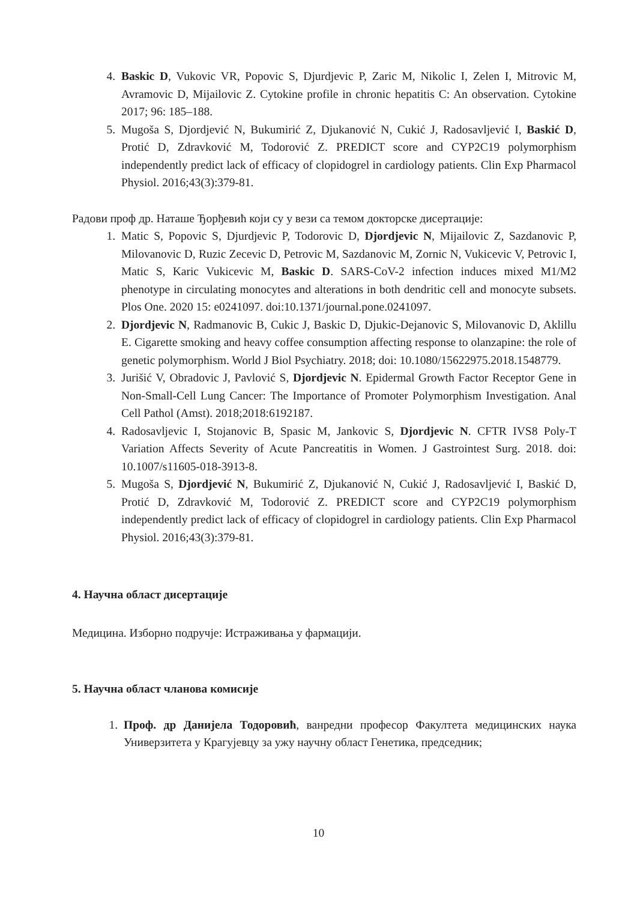4. Baskic D, Vukovic VR, Popovic S, Djurdjevic P, Zaric M, Nikolic I, Zelen I, Mitrovic M, Avramovic D, Mijailovic Z. Cytokine profile in chronic hepatitis C: An observation. Cytokine 2017; 96: 185–188.
5. Mugoša S, Djordjević N, Bukumirić Z, Djukanović N, Cukić J, Radosavljević I, Baskić D, Protić D, Zdravković M, Todorović Z. PREDICT score and CYP2C19 polymorphism independently predict lack of efficacy of clopidogrel in cardiology patients. Clin Exp Pharmacol Physiol. 2016;43(3):379-81.
Радови проф др. Наташе Ђорђевић који су у вези са темом докторске дисертације:
1. Matic S, Popovic S, Djurdjevic P, Todorovic D, Djordjevic N, Mijailovic Z, Sazdanovic P, Milovanovic D, Ruzic Zecevic D, Petrovic M, Sazdanovic M, Zornic N, Vukicevic V, Petrovic I, Matic S, Karic Vukicevic M, Baskic D. SARS-CoV-2 infection induces mixed M1/M2 phenotype in circulating monocytes and alterations in both dendritic cell and monocyte subsets. Plos One. 2020 15: e0241097. doi:10.1371/journal.pone.0241097.
2. Djordjevic N, Radmanovic B, Cukic J, Baskic D, Djukic-Dejanovic S, Milovanovic D, Aklillu E. Cigarette smoking and heavy coffee consumption affecting response to olanzapine: the role of genetic polymorphism. World J Biol Psychiatry. 2018; doi: 10.1080/15622975.2018.1548779.
3. Jurišić V, Obradovic J, Pavlović S, Djordjevic N. Epidermal Growth Factor Receptor Gene in Non-Small-Cell Lung Cancer: The Importance of Promoter Polymorphism Investigation. Anal Cell Pathol (Amst). 2018;2018:6192187.
4. Radosavljevic I, Stojanovic B, Spasic M, Jankovic S, Djordjevic N. CFTR IVS8 Poly-T Variation Affects Severity of Acute Pancreatitis in Women. J Gastrointest Surg. 2018. doi: 10.1007/s11605-018-3913-8.
5. Mugoša S, Djordjević N, Bukumirić Z, Djukanović N, Cukić J, Radosavljević I, Baskić D, Protić D, Zdravković M, Todorović Z. PREDICT score and CYP2C19 polymorphism independently predict lack of efficacy of clopidogrel in cardiology patients. Clin Exp Pharmacol Physiol. 2016;43(3):379-81.
4. Научна област дисертације
Медицина. Изборно подручје: Истраживања у фармацији.
5. Научна област чланова комисије
1. Проф. др Данијела Тодоровић, ванредни професор Факултета медицинских наука Универзитета у Крагујевцу за ужу научну област Генетика, председник;
10